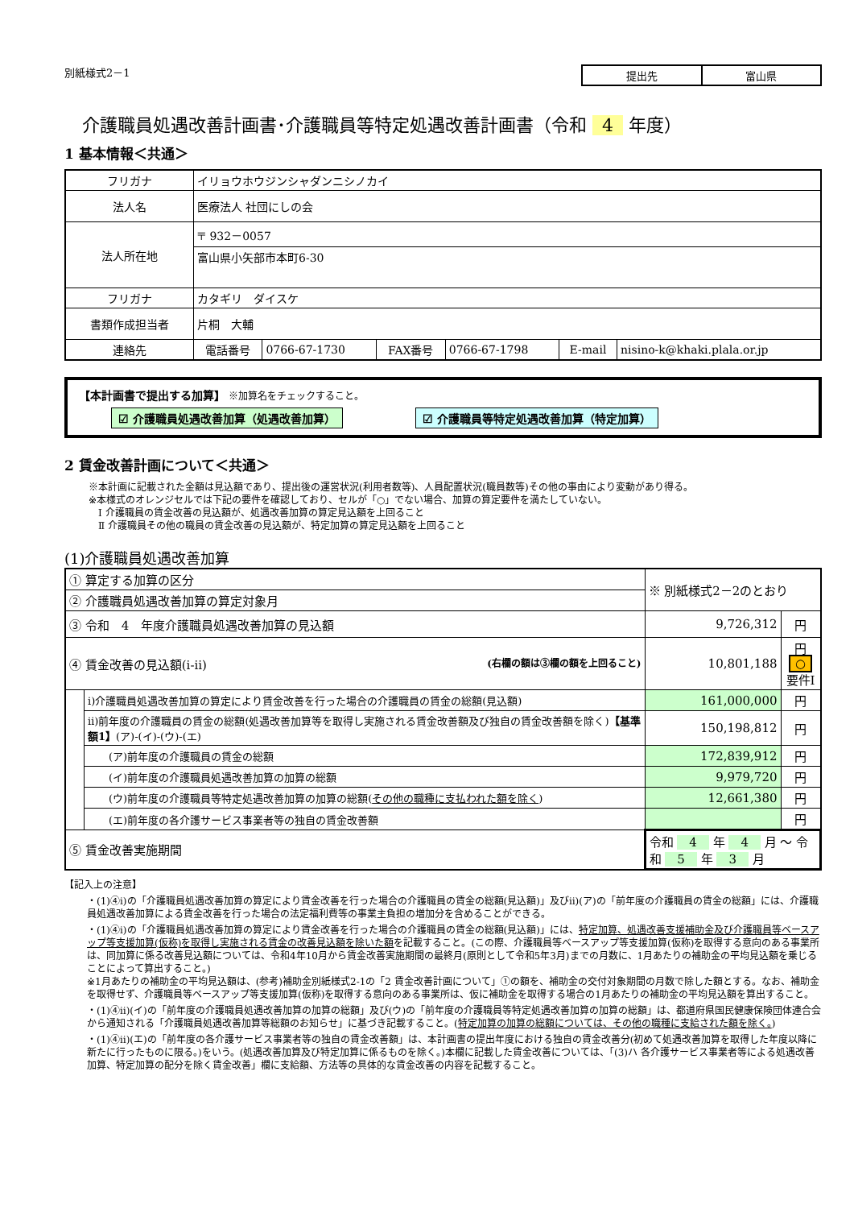別紙様式2－1 提出先 富山県
介護職員処遇改善計画書･介護職員等特定処遇改善計画書（令和 4 年度）
1 基本情報＜共通＞
| フリガナ | イリョウホウジンシャダンニシノカイ | | | | | |
| 法人名 | 医療法人 社団にしの会 | | | | | |
| 法人所在地 | 〒 932－0057 | | | | | |
| | 富山県小矢部市本町6-30 | | | | | |
| フリガナ | カタギリ ダイスケ | | | | | |
| 書類作成担当者 | 片桐 大輔 | | | | | |
| 連絡先 | 電話番号 | 0766-67-1730 | FAX番号 | 0766-67-1798 | E-mail | nisino-k@khaki.plala.or.jp |
【本計画書で提出する加算】 ※加算名をチェックすること。
☑ 介護職員処遇改善加算（処遇改善加算） ☑ 介護職員等特定処遇改善加算（特定加算）
2 賃金改善計画について＜共通＞
※本計画に記載された金額は見込額であり、提出後の運営状況(利用者数等)、人員配置状況(職員数等)その他の事由により変動があり得る。
※本様式のオレンジセルでは下記の要件を確認しており、セルが「○」でない場合、加算の算定要件を満たしていない。
　Ⅰ 介護職員の賃金改善の見込額が、処遇改善加算の算定見込額を上回ること
　Ⅱ 介護職員その他の職員の賃金改善の見込額が、特定加算の算定見込額を上回ること
(1)介護職員処遇改善加算
| ① 算定する加算の区分 | | ※ 別紙様式2－2のとおり | |
| ② 介護職員処遇改善加算の算定対象月 | | | |
| ③ 令和 4 年度介護職員処遇改善加算の見込額 | | 9,726,312 | 円 |
| ④ 賃金改善の見込額(ⅰ-ⅱ) (右欄の額は③欄の額を上回ること) | | 10,801,188 | 円 ○ 要件Ⅰ |
| | ⅰ)介護職員処遇改善加算の算定により賃金改善を行った場合の介護職員の賃金の総額(見込額) | 161,000,000 | 円 |
| | ⅱ)前年度の介護職員の賃金の総額(処遇改善加算等を取得し実施される賃金改善額及び独自の賃金改善額を除く) 【基準額1】 (ア)-(イ)-(ウ)-(エ) | 150,198,812 | 円 |
| | (ア)前年度の介護職員の賃金の総額 | 172,839,912 | 円 |
| | (イ)前年度の介護職員処遇改善加算の加算の総額 | 9,979,720 | 円 |
| | (ウ)前年度の介護職員等特定処遇改善加算の加算の総額( その他の職種に支払われた額を除く ) | 12,661,380 | 円 |
| | (エ)前年度の各介護サービス事業者等の独自の賃金改善額 | | 円 |
| ⑤ 賃金改善実施期間 | | 令和 4 年 4 月 ～ 令和 5 年 3 月 | |
【記入上の注意】
・(1)④ⅰ)の「介護職員処遇改善加算の算定により賃金改善を行った場合の介護職員の賃金の総額(見込額)」及びⅱ)(ア)の「前年度の介護職員の賃金の総額」には、介護職員処遇改善加算による賃金改善を行った場合の法定福利費等の事業主負担の増加分を含めることができる。
・(1)④ⅰ)の「介護職員処遇改善加算の算定により賃金改善を行った場合の介護職員の賃金の総額(見込額)」には、特定加算、処遇改善支援補助金及び介護職員等ベースアップ等支援加算(仮称)を取得し実施される賃金の改善見込額を除いた額を記載すること。(この際、介護職員等ベースアップ等支援加算(仮称)を取得する意向のある事業所は、同加算に係る改善見込額については、令和4年10月から賃金改善実施期間の最終月(原則として令和5年3月)までの月数に、1月あたりの補助金の平均見込額を乗じることによって算出すること。)
※1月あたりの補助金の平均見込額は、(参考)補助金別紙様式2-1の「2 賃金改善計画について」①の額を、補助金の交付対象期間の月数で除した額とする。なお、補助金を取得せず、介護職員等ベースアップ等支援加算(仮称)を取得する意向のある事業所は、仮に補助金を取得する場合の1月あたりの補助金の平均見込額を算出すること。
・(1)④ⅱ)(イ)の「前年度の介護職員処遇改善加算の加算の総額」及び(ウ)の「前年度の介護職員等特定処遇改善加算の加算の総額」は、都道府県国民健康保険団体連合会から通知される「介護職員処遇改善加算等総額のお知らせ」に基づき記載すること。(特定加算の加算の総額については、その他の職種に支給された額を除く。)
・(1)④ⅱ)(エ)の「前年度の各介護サービス事業者等の独自の賃金改善額」は、本計画書の提出年度における独自の賃金改善分(初めて処遇改善加算を取得した年度以降に新たに行ったものに限る。)をいう。(処遇改善加算及び特定加算に係るものを除く。)本欄に記載した賃金改善については、「(3)ハ 各介護サービス事業者等による処遇改善加算、特定加算の配分を除く賃金改善」欄に支給額、方法等の具体的な賃金改善の内容を記載すること。